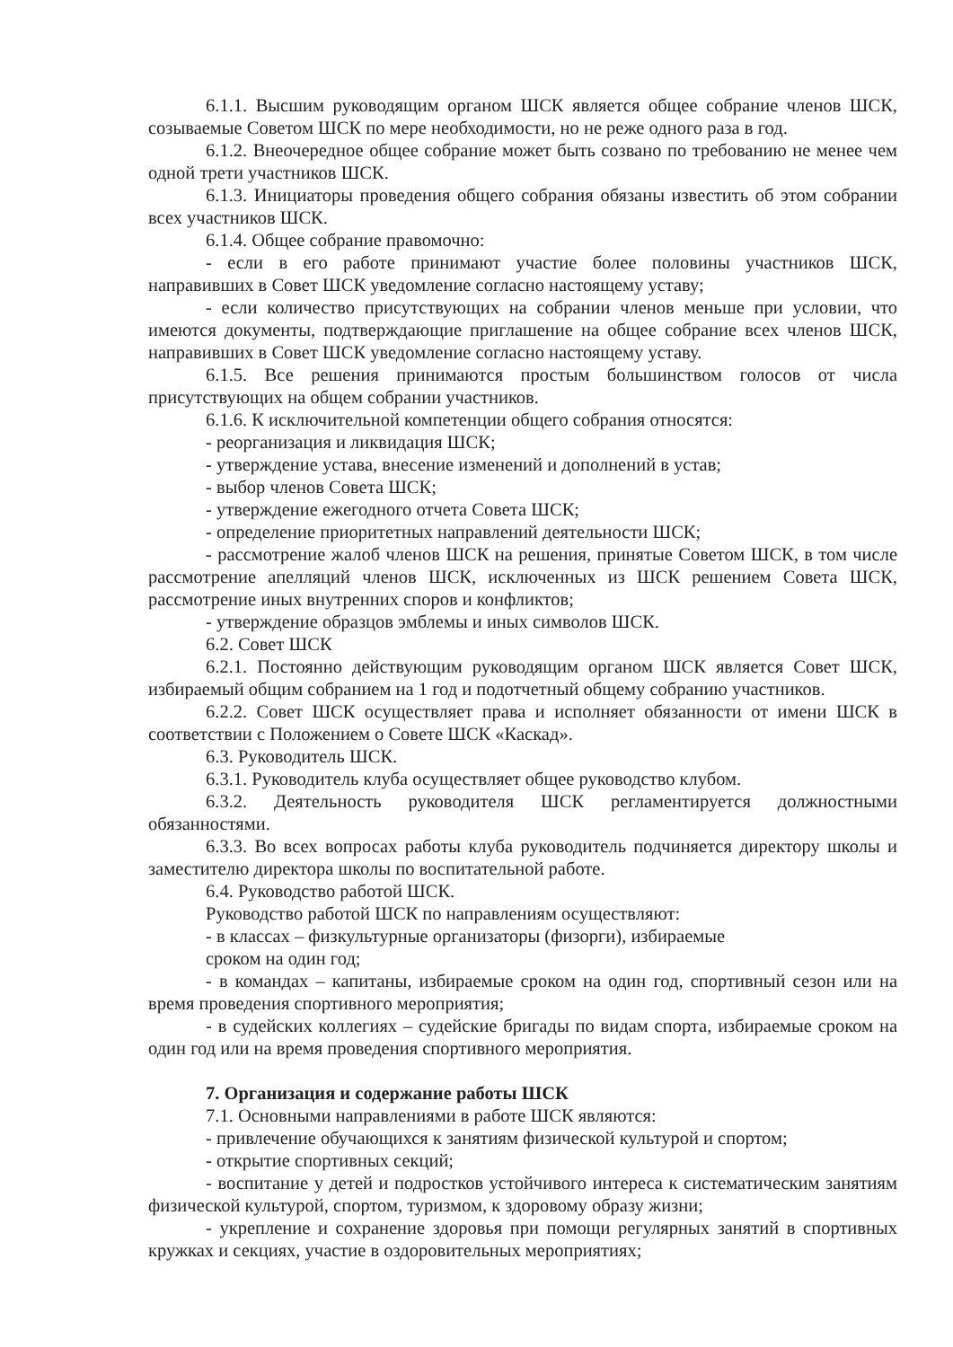6.1.1. Высшим руководящим органом ШСК является общее собрание членов ШСК, созываемые Советом ШСК по мере необходимости, но не реже одного раза в год.
6.1.2. Внеочередное общее собрание может быть созвано по требованию не менее чем одной трети участников ШСК.
6.1.3. Инициаторы проведения общего собрания обязаны известить об этом собрании всех участников ШСК.
6.1.4. Общее собрание правомочно:
- если в его работе принимают участие более половины участников ШСК, направивших в Совет ШСК уведомление согласно настоящему уставу;
- если количество присутствующих на собрании членов меньше при условии, что имеются документы, подтверждающие приглашение на общее собрание всех членов ШСК, направивших в Совет ШСК уведомление согласно настоящему уставу.
6.1.5. Все решения принимаются простым большинством голосов от числа присутствующих на общем собрании участников.
6.1.6. К исключительной компетенции общего собрания относятся:
- реорганизация и ликвидация ШСК;
- утверждение устава, внесение изменений и дополнений в устав;
- выбор членов Совета ШСК;
- утверждение ежегодного отчета Совета ШСК;
- определение приоритетных направлений деятельности ШСК;
- рассмотрение жалоб членов ШСК на решения, принятые Советом ШСК, в том числе рассмотрение апелляций членов ШСК, исключенных из ШСК решением Совета ШСК, рассмотрение иных внутренних споров и конфликтов;
- утверждение образцов эмблемы и иных символов ШСК.
6.2. Совет ШСК
6.2.1. Постоянно действующим руководящим органом ШСК является Совет ШСК, избираемый общим собранием на 1 год и подотчетный общему собранию участников.
6.2.2. Совет ШСК осуществляет права и исполняет обязанности от имени ШСК в соответствии с Положением о Совете ШСК «Каскад».
6.3. Руководитель ШСК.
6.3.1. Руководитель клуба осуществляет общее руководство клубом.
6.3.2. Деятельность руководителя ШСК регламентируется должностными обязанностями.
6.3.3. Во всех вопросах работы клуба руководитель подчиняется директору школы и заместителю директора школы по воспитательной работе.
6.4. Руководство работой ШСК.
Руководство работой ШСК по направлениям осуществляют:
- в классах – физкультурные организаторы (физорги), избираемые
сроком на один год;
- в командах – капитаны, избираемые сроком на один год, спортивный сезон или на время проведения спортивного мероприятия;
- в судейских коллегиях – судейские бригады по видам спорта, избираемые сроком на один год или на время проведения спортивного мероприятия.
7. Организация и содержание работы ШСК
7.1. Основными направлениями в работе ШСК являются:
- привлечение обучающихся к занятиям физической культурой и спортом;
- открытие спортивных секций;
- воспитание у детей и подростков устойчивого интереса к систематическим занятиям физической культурой, спортом, туризмом, к здоровому образу жизни;
- укрепление и сохранение здоровья при помощи регулярных занятий в спортивных кружках и секциях, участие в оздоровительных мероприятиях;